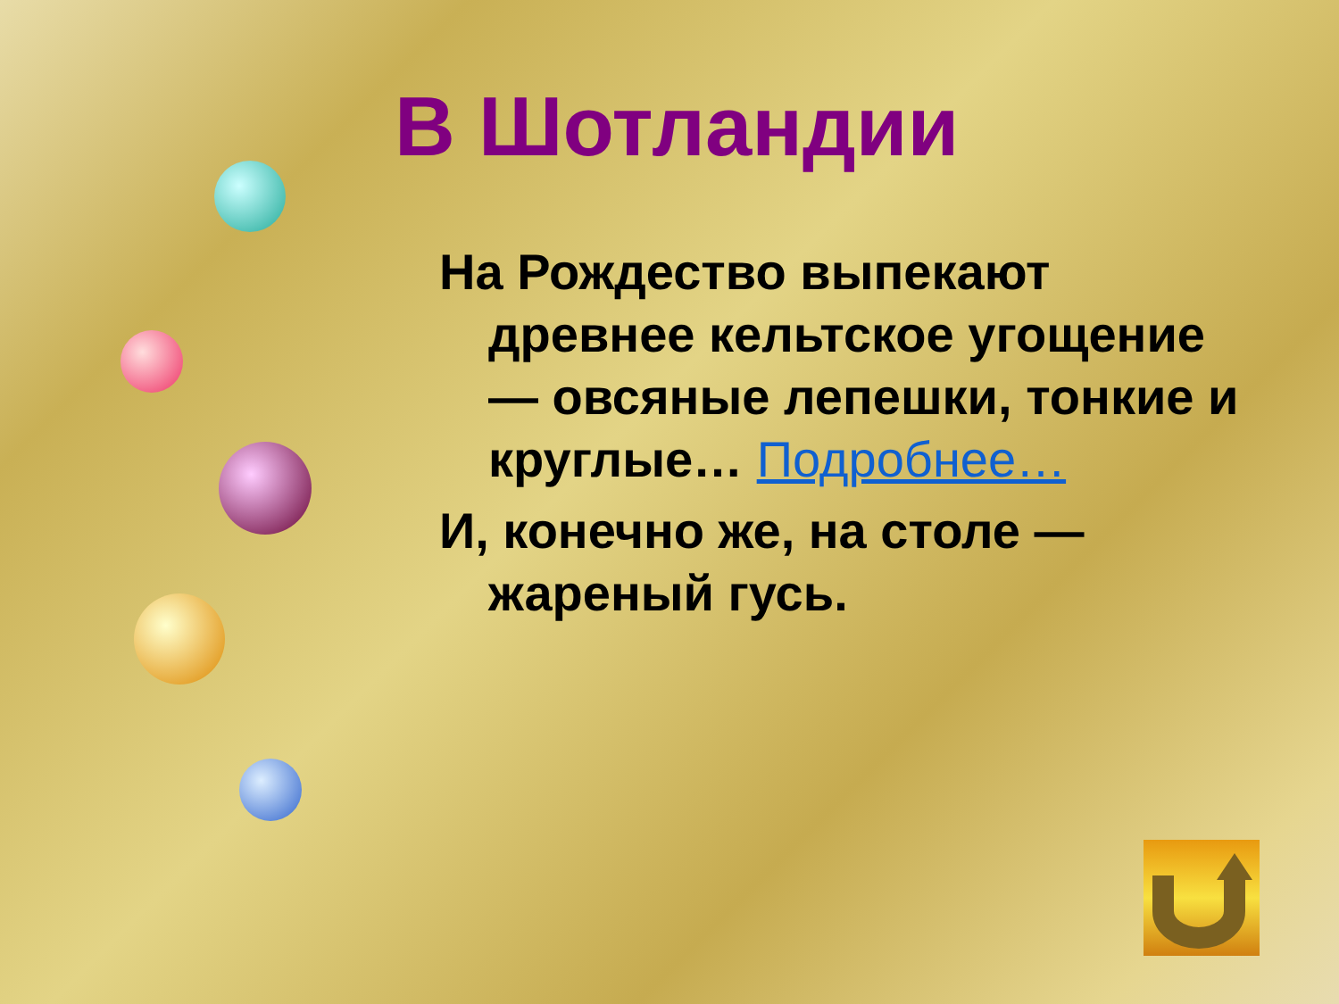В Шотландии
На Рождество выпекают древнее кельтское угощение — овсяные лепешки, тонкие и круглые… Подробнее…
И, конечно же, на столе — жареный гусь.